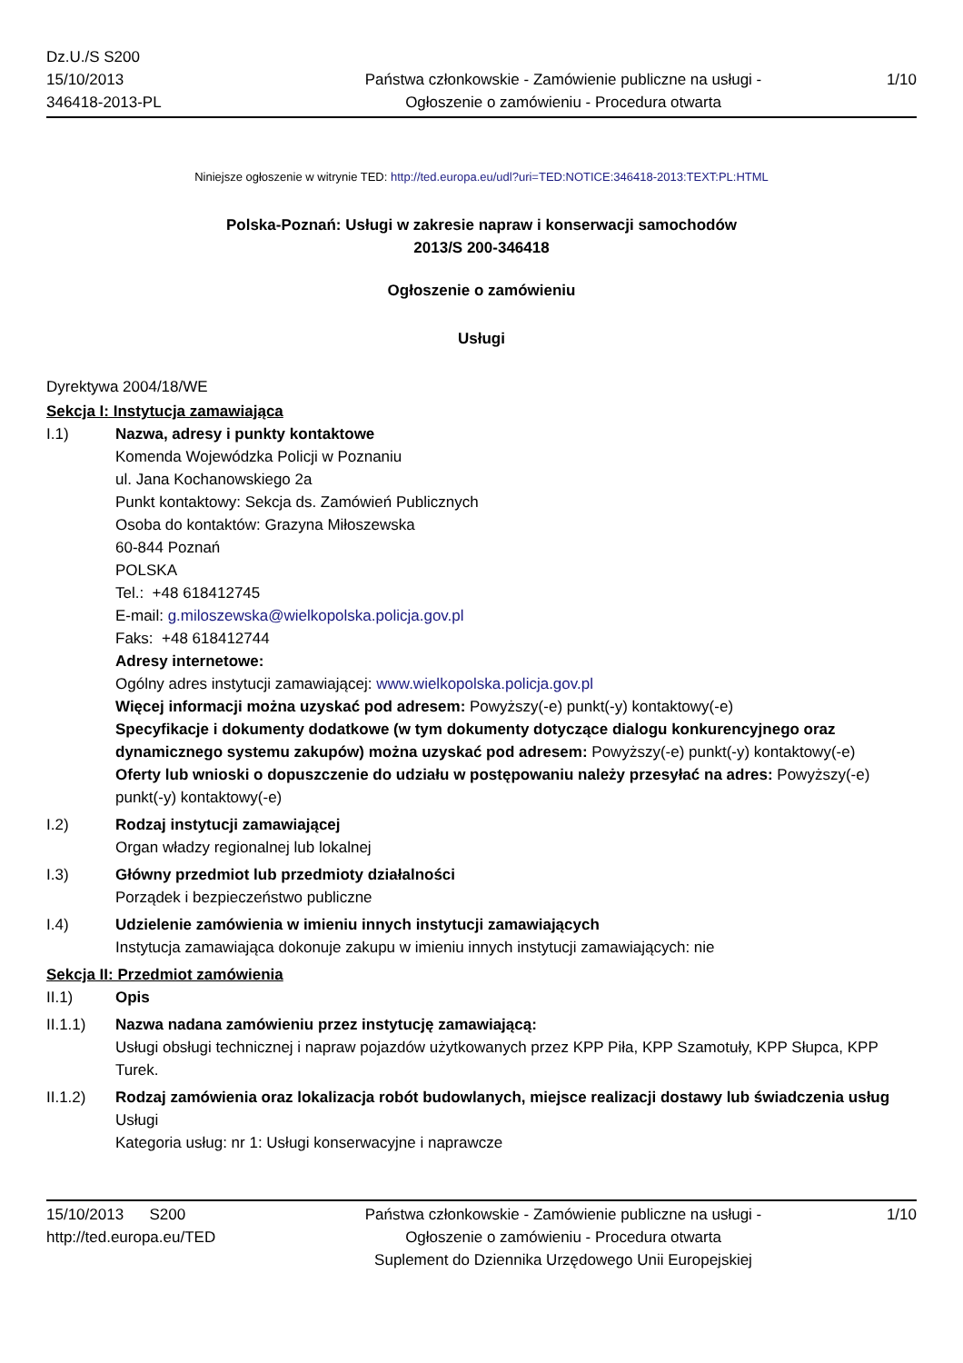Dz.U./S S200
15/10/2013
346418-2013-PL
Państwa członkowskie - Zamówienie publiczne na usługi - Ogłoszenie o zamówieniu - Procedura otwarta
1/10
Niniejsze ogłoszenie w witrynie TED: http://ted.europa.eu/udl?uri=TED:NOTICE:346418-2013:TEXT:PL:HTML
Polska-Poznań: Usługi w zakresie napraw i konserwacji samochodów
2013/S 200-346418
Ogłoszenie o zamówieniu
Usługi
Dyrektywa 2004/18/WE
Sekcja I: Instytucja zamawiająca
I.1) Nazwa, adresy i punkty kontaktowe
Komenda Wojewódzka Policji w Poznaniu
ul. Jana Kochanowskiego 2a
Punkt kontaktowy: Sekcja ds. Zamówień Publicznych
Osoba do kontaktów: Grazyna Miłoszewska
60-844 Poznań
POLSKA
Tel.: +48 618412745
E-mail: g.miloszewska@wielkopolska.policja.gov.pl
Faks: +48 618412744
Adresy internetowe:
Ogólny adres instytucji zamawiającej: www.wielkopolska.policja.gov.pl
Więcej informacji można uzyskać pod adresem: Powyższy(-e) punkt(-y) kontaktowy(-e)
Specyfikacje i dokumenty dodatkowe (w tym dokumenty dotyczące dialogu konkurencyjnego oraz dynamicznego systemu zakupów) można uzyskać pod adresem: Powyższy(-e) punkt(-y) kontaktowy(-e)
Oferty lub wnioski o dopuszczenie do udziału w postępowaniu należy przesyłać na adres: Powyższy(-e) punkt(-y) kontaktowy(-e)
I.2) Rodzaj instytucji zamawiającej
Organ władzy regionalnej lub lokalnej
I.3) Główny przedmiot lub przedmioty działalności
Porządek i bezpieczeństwo publiczne
I.4) Udzielenie zamówienia w imieniu innych instytucji zamawiających
Instytucja zamawiająca dokonuje zakupu w imieniu innych instytucji zamawiających: nie
Sekcja II: Przedmiot zamówienia
II.1) Opis
II.1.1) Nazwa nadana zamówieniu przez instytucję zamawiającą:
Usługi obsługi technicznej i napraw pojazdów użytkowanych przez KPP Piła, KPP Szamotuły, KPP Słupca, KPP Turek.
II.1.2) Rodzaj zamówienia oraz lokalizacja robót budowlanych, miejsce realizacji dostawy lub świadczenia usług
Usługi
Kategoria usług: nr 1: Usługi konserwacyjne i naprawcze
15/10/2013 S200
http://ted.europa.eu/TED
Państwa członkowskie - Zamówienie publiczne na usługi - Ogłoszenie o zamówieniu - Procedura otwarta
Suplement do Dziennika Urzędowego Unii Europejskiej
1/10